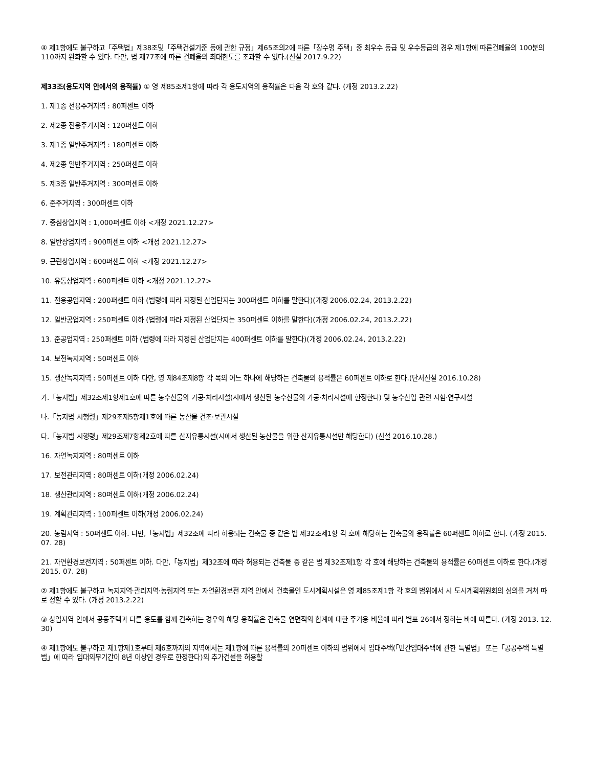④ 제1항에도 불구하고「주택법」제38조및「주택건설기준 등에 관한 규정」제65조의2에 따른「장수명 주택」중 최우수 등급 및 우수등급의 경우 제1항에 따른건폐율의 100분의 110까지 완화할 수 있다. 다만, 법 제77조에 따른 건폐율의 최대한도를 초과할 수 없다.(신설 2017.9.22)
제33조(용도지역 안에서의 용적률) ① 영 제85조제1항에 따라 각 용도지역의 용적률은 다음 각 호와 같다. (개정 2013.2.22)
1. 제1종 전용주거지역 : 80퍼센트 이하
2. 제2종 전용주거지역 : 120퍼센트 이하
3. 제1종 일반주거지역 : 180퍼센트 이하
4. 제2종 일반주거지역 : 250퍼센트 이하
5. 제3종 일반주거지역 : 300퍼센트 이하
6. 준주거지역 : 300퍼센트 이하
7. 중심상업지역 : 1,000퍼센트 이하 <개정 2021.12.27>
8. 일반상업지역 : 900퍼센트 이하 <개정 2021.12.27>
9. 근린상업지역 : 600퍼센트 이하 <개정 2021.12.27>
10. 유통상업지역 : 600퍼센트 이하 <개정 2021.12.27>
11. 전용공업지역 : 200퍼센트 이하 (법령에 따라 지정된 산업단지는 300퍼센트 이하를 말한다)(개정 2006.02.24, 2013.2.22)
12. 일반공업지역 : 250퍼센트 이하 (법령에 따라 지정된 산업단지는 350퍼센트 이하를 말한다)(개정 2006.02.24, 2013.2.22)
13. 준공업지역 : 250퍼센트 이하 (법령에 따라 지정된 산업단지는 400퍼센트 이하를 말한다)(개정 2006.02.24, 2013.2.22)
14. 보전녹지지역 : 50퍼센트 이하
15. 생산녹지지역 : 50퍼센트 이하 다만, 영 제84조제8항 각 목의 어느 하나에 해당하는 건축물의 용적률은 60퍼센트 이하로 한다.(단서신설 2016.10.28)
가.「농지법」제32조제1항제1호에 따른 농수산물의 가공·처리시설(시에서 생산된 농수산물의 가공·처리시설에 한정한다) 및 농수산업 관련 시험·연구시설
나.「농지법 시행령」제29조제5항제1호에 따른 농산물 건조·보관시설
다.「농지법 시행령」제29조제7항제2호에 따른 산지유통시설(시에서 생산된 농산물을 위한 산지유통시설만 해당한다) (신설 2016.10.28.)
16. 자연녹지지역 : 80퍼센트 이하
17. 보전관리지역 : 80퍼센트 이하(개정 2006.02.24)
18. 생산관리지역 : 80퍼센트 이하(개정 2006.02.24)
19. 계획관리지역 : 100퍼센트 이하(개정 2006.02.24)
20. 농림지역 : 50퍼센트 이하. 다만,「농지법」제32조에 따라 허용되는 건축물 중 같은 법 제32조제1항 각 호에 해당하는 건축물의 용적률은 60퍼센트 이하로 한다. (개정 2015. 07. 28)
21. 자연환경보전지역 : 50퍼센트 이하. 다만,「농지법」제32조에 따라 허용되는 건축물 중 같은 법 제32조제1항 각 호에 해당하는 건축물의 용적률은 60퍼센트 이하로 한다.(개정 2015. 07. 28)
② 제1항에도 불구하고 녹지지역·관리지역·농림지역 또는 자연환경보전 지역 안에서 건축물인 도시계획시설은 영 제85조제1항 각 호의 범위에서 시 도시계획위원회의 심의를 거쳐 따로 정할 수 있다. (개정 2013.2.22)
③ 상업지역 안에서 공동주택과 다른 용도를 함께 건축하는 경우의 해당 용적률은 건축물 연면적의 합계에 대한 주거용 비율에 따라 별표 26에서 정하는 바에 따른다. (개정 2013. 12. 30)
④ 제1항에도 불구하고 제1항제1호부터 제6호까지의 지역에서는 제1항에 따른 용적률의 20퍼센트 이하의 범위에서 임대주택(「민간임대주택에 관한 특별법」 또는「공공주택 특별법」에 따라 임대의무기간이 8년 이상인 경우로 한정한다)의 추가건설을 허용할